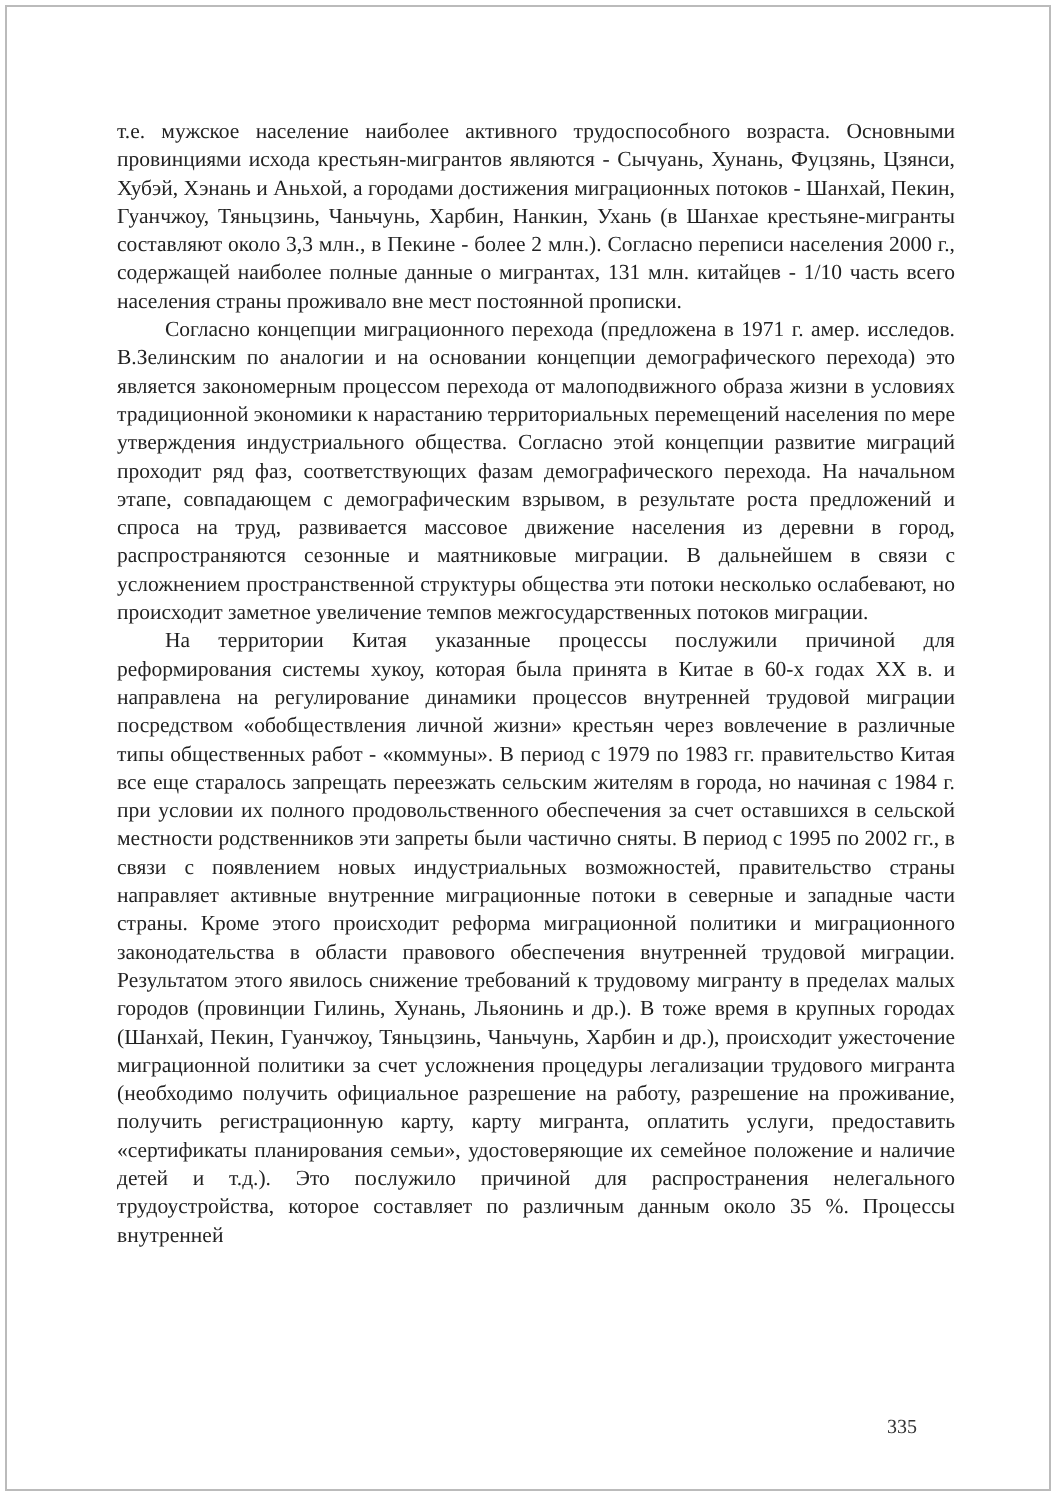т.е. мужское население наиболее активного трудоспособного возраста. Основными провинциями исхода крестьян-мигрантов являются - Сычуань, Хунань, Фуцзянь, Цзянси, Хубэй, Хэнань и Аньхой, а городами достижения миграционных потоков - Шанхай, Пекин, Гуанчжоу, Тяньцзинь, Чаньчунь, Харбин, Нанкин, Ухань (в Шанхае крестьяне-мигранты составляют около 3,3 млн., в Пекине - более 2 млн.). Согласно переписи населения 2000 г., содержащей наиболее полные данные о мигрантах, 131 млн. китайцев - 1/10 часть всего населения страны проживало вне мест постоянной прописки.
Согласно концепции миграционного перехода (предложена в 1971 г. амер. исследов. В.Зелинским по аналогии и на основании концепции демографического перехода) это является закономерным процессом перехода от малоподвижного образа жизни в условиях традиционной экономики к нарастанию территориальных перемещений населения по мере утверждения индустриального общества. Согласно этой концепции развитие миграций проходит ряд фаз, соответствующих фазам демографического перехода. На начальном этапе, совпадающем с демографическим взрывом, в результате роста предложений и спроса на труд, развивается массовое движение населения из деревни в город, распространяются сезонные и маятниковые миграции. В дальнейшем в связи с усложнением пространственной структуры общества эти потоки несколько ослабевают, но происходит заметное увеличение темпов межгосударственных потоков миграции.
На территории Китая указанные процессы послужили причиной для реформирования системы хукоу, которая была принята в Китае в 60-х годах XX в. и направлена на регулирование динамики процессов внутренней трудовой миграции посредством «обобществления личной жизни» крестьян через вовлечение в различные типы общественных работ - «коммуны». В период с 1979 по 1983 гг. правительство Китая все еще старалось запрещать переезжать сельским жителям в города, но начиная с 1984 г. при условии их полного продовольственного обеспечения за счет оставшихся в сельской местности родственников эти запреты были частично сняты. В период с 1995 по 2002 гг., в связи с появлением новых индустриальных возможностей, правительство страны направляет активные внутренние миграционные потоки в северные и западные части страны. Кроме этого происходит реформа миграционной политики и миграционного законодательства в области правового обеспечения внутренней трудовой миграции. Результатом этого явилось снижение требований к трудовому мигранту в пределах малых городов (провинции Гилинь, Хунань, Льяонинь и др.). В тоже время в крупных городах (Шанхай, Пекин, Гуанчжоу, Тяньцзинь, Чаньчунь, Харбин и др.), происходит ужесточение миграционной политики за счет усложнения процедуры легализации трудового мигранта (необходимо получить официальное разрешение на работу, разрешение на проживание, получить регистрационную карту, карту мигранта, оплатить услуги, предоставить «сертификаты планирования семьи», удостоверяющие их семейное положение и наличие детей и т.д.). Это послужило причиной для распространения нелегального трудоустройства, которое составляет по различным данным около 35 %. Процессы внутренней
335